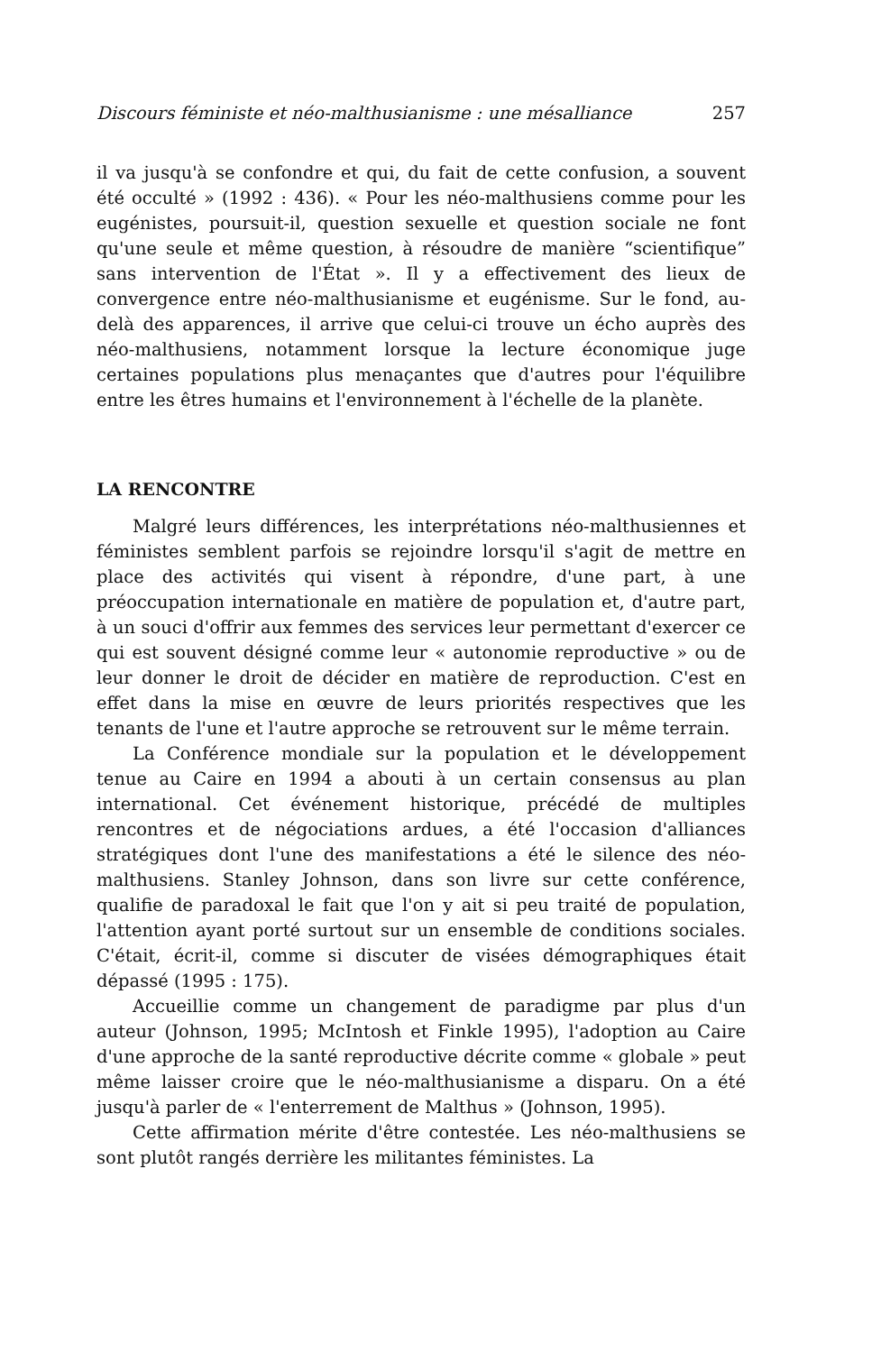Discours féministe et néo-malthusianisme : une mésalliance 257
il va jusqu'à se confondre et qui, du fait de cette confusion, a souvent été occulté » (1992 : 436). « Pour les néo-malthusiens comme pour les eugénistes, poursuit-il, question sexuelle et question sociale ne font qu'une seule et même question, à résoudre de manière “scientifique” sans intervention de l'État ». Il y a effectivement des lieux de convergence entre néo-malthusianisme et eugénisme. Sur le fond, au-delà des apparences, il arrive que celui-ci trouve un écho auprès des néo-malthusiens, notamment lorsque la lecture économique juge certaines populations plus menaçantes que d'autres pour l'équilibre entre les êtres humains et l'environnement à l'échelle de la planète.
LA RENCONTRE
Malgré leurs différences, les interprétations néo-malthusiennes et féministes semblent parfois se rejoindre lorsqu'il s'agit de mettre en place des activités qui visent à répondre, d'une part, à une préoccupation internationale en matière de population et, d'autre part, à un souci d'offrir aux femmes des services leur permettant d'exercer ce qui est souvent désigné comme leur « autonomie reproductive » ou de leur donner le droit de décider en matière de reproduction. C'est en effet dans la mise en œuvre de leurs priorités respectives que les tenants de l'une et l'autre approche se retrouvent sur le même terrain.
La Conférence mondiale sur la population et le développement tenue au Caire en 1994 a abouti à un certain consensus au plan international. Cet événement historique, précédé de multiples rencontres et de négociations ardues, a été l'occasion d'alliances stratégiques dont l'une des manifestations a été le silence des néo-malthusiens. Stanley Johnson, dans son livre sur cette conférence, qualifie de paradoxal le fait que l'on y ait si peu traité de population, l'attention ayant porté surtout sur un ensemble de conditions sociales. C'était, écrit-il, comme si discuter de visées démographiques était dépassé (1995 : 175).
Accueillie comme un changement de paradigme par plus d'un auteur (Johnson, 1995; McIntosh et Finkle 1995), l'adoption au Caire d'une approche de la santé reproductive décrite comme « globale » peut même laisser croire que le néo-malthusianisme a disparu. On a été jusqu'à parler de « l'enterrement de Malthus » (Johnson, 1995).
Cette affirmation mérite d'être contestée. Les néo-malthusiens se sont plutôt rangés derrière les militantes féministes. La